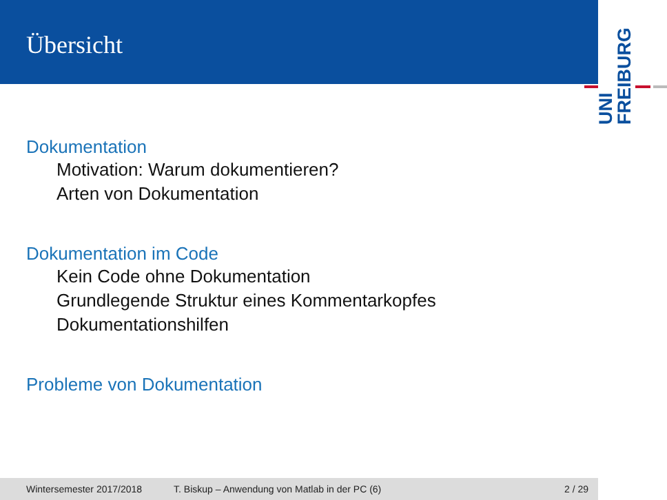Übersicht
UNI
FREIBURG
Dokumentation
Motivation: Warum dokumentieren?
Arten von Dokumentation
Dokumentation im Code
Kein Code ohne Dokumentation
Grundlegende Struktur eines Kommentarkopfes
Dokumentationshilfen
Probleme von Dokumentation
Wintersemester 2017/2018 T. Biskup – Anwendung von Matlab in der PC (6) 2 / 29